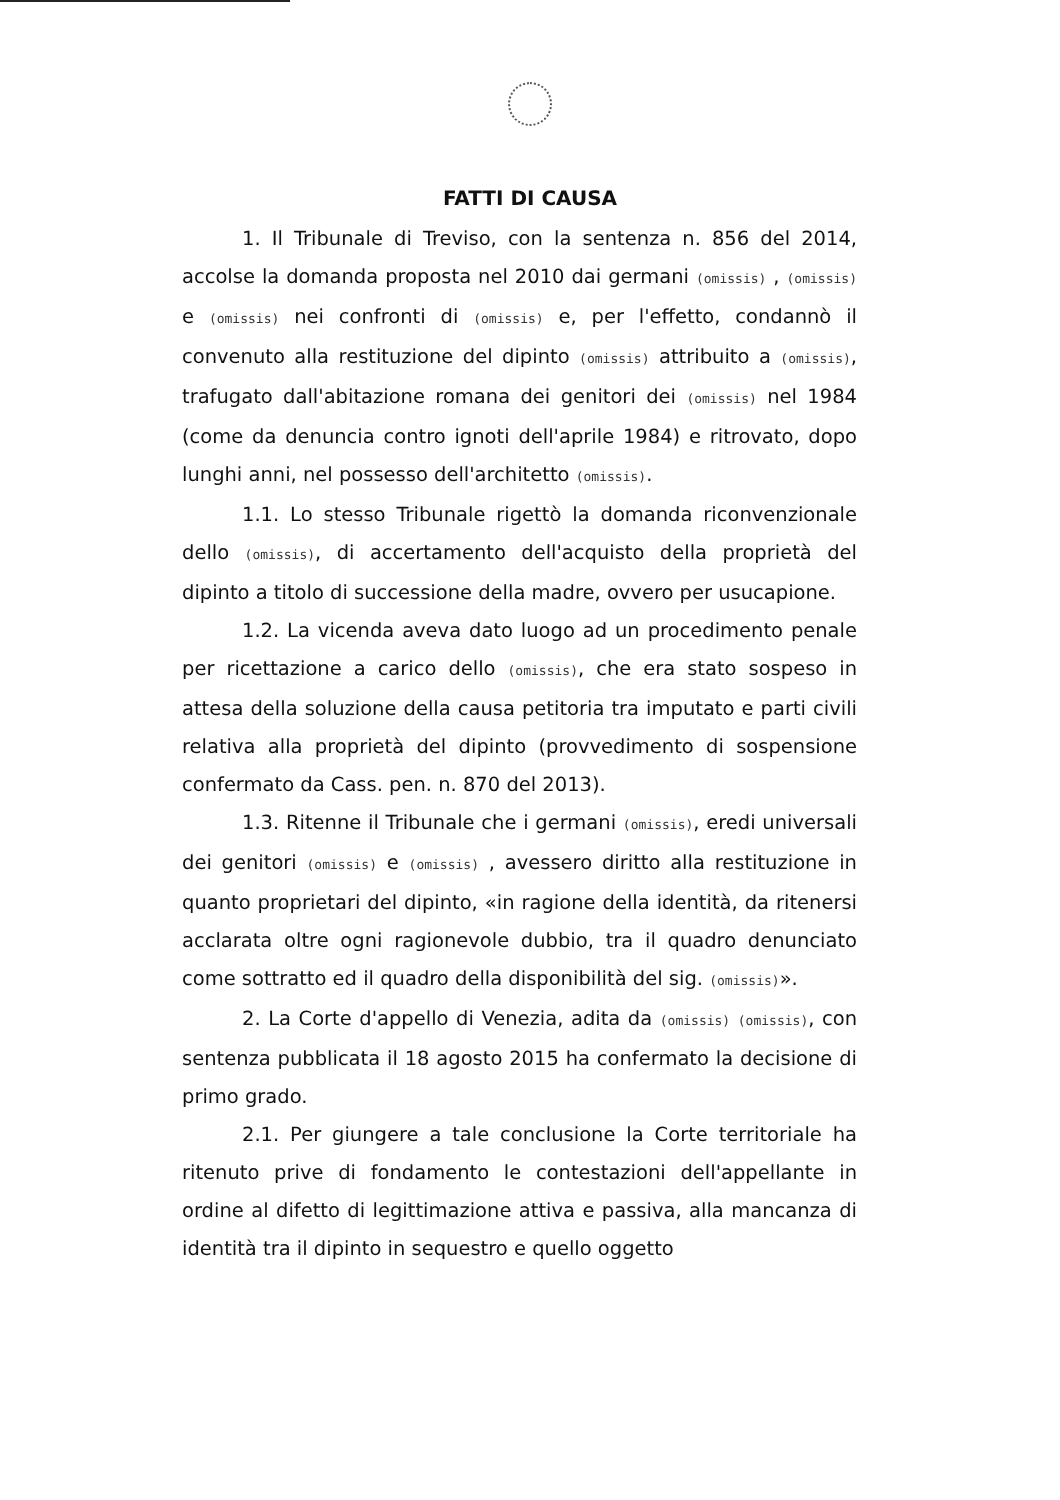FATTI DI CAUSA
1. Il Tribunale di Treviso, con la sentenza n. 856 del 2014, accolse la domanda proposta nel 2010 dai germani (omissis) , (omissis) e (omissis) nei confronti di (omissis) e, per l'effetto, condannò il convenuto alla restituzione del dipinto (omissis) attribuito a (omissis), trafugato dall'abitazione romana dei genitori dei (omissis) nel 1984 (come da denuncia contro ignoti dell'aprile 1984) e ritrovato, dopo lunghi anni, nel possesso dell'architetto (omissis).
1.1. Lo stesso Tribunale rigettò la domanda riconvenzionale dello (omissis), di accertamento dell'acquisto della proprietà del dipinto a titolo di successione della madre, ovvero per usucapione.
1.2. La vicenda aveva dato luogo ad un procedimento penale per ricettazione a carico dello (omissis), che era stato sospeso in attesa della soluzione della causa petitoria tra imputato e parti civili relativa alla proprietà del dipinto (provvedimento di sospensione confermato da Cass. pen. n. 870 del 2013).
1.3. Ritenne il Tribunale che i germani (omissis), eredi universali dei genitori (omissis) e (omissis) , avessero diritto alla restituzione in quanto proprietari del dipinto, «in ragione della identità, da ritenersi acclarata oltre ogni ragionevole dubbio, tra il quadro denunciato come sottratto ed il quadro della disponibilità del sig. (omissis)».
2. La Corte d'appello di Venezia, adita da (omissis) (omissis), con sentenza pubblicata il 18 agosto 2015 ha confermato la decisione di primo grado.
2.1. Per giungere a tale conclusione la Corte territoriale ha ritenuto prive di fondamento le contestazioni dell'appellante in ordine al difetto di legittimazione attiva e passiva, alla mancanza di identità tra il dipinto in sequestro e quello oggetto